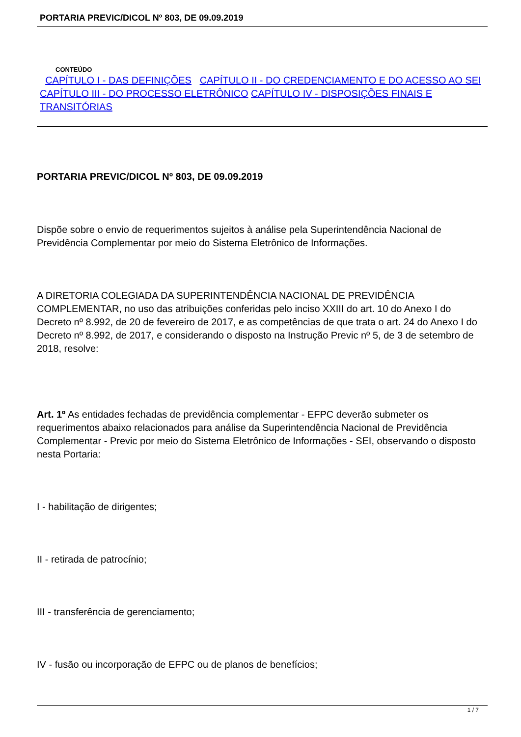PORTARIA PREVIC/DICOL Nº 803, DE 09.09.2019
CONTEÚDO
CAPÍTULO I - DAS DEFINIÇÕES CAPÍTULO II - DO CREDENCIAMENTO E DO ACESSO AO SEI CAPÍTULO III - DO PROCESSO ELETRÔNICO CAPÍTULO IV - DISPOSIÇÕES FINAIS E TRANSITÓRIAS
PORTARIA PREVIC/DICOL Nº 803, DE 09.09.2019
Dispõe sobre o envio de requerimentos sujeitos à análise pela Superintendência Nacional de Previdência Complementar por meio do Sistema Eletrônico de Informações.
A DIRETORIA COLEGIADA DA SUPERINTENDÊNCIA NACIONAL DE PREVIDÊNCIA COMPLEMENTAR, no uso das atribuições conferidas pelo inciso XXIII do art. 10 do Anexo I do Decreto nº 8.992, de 20 de fevereiro de 2017, e as competências de que trata o art. 24 do Anexo I do Decreto nº 8.992, de 2017, e considerando o disposto na Instrução Previc nº 5, de 3 de setembro de 2018, resolve:
Art. 1º As entidades fechadas de previdência complementar - EFPC deverão submeter os requerimentos abaixo relacionados para análise da Superintendência Nacional de Previdência Complementar - Previc por meio do Sistema Eletrônico de Informações - SEI, observando o disposto nesta Portaria:
I - habilitação de dirigentes;
II - retirada de patrocínio;
III - transferência de gerenciamento;
IV - fusão ou incorporação de EFPC ou de planos de benefícios;
1 / 7